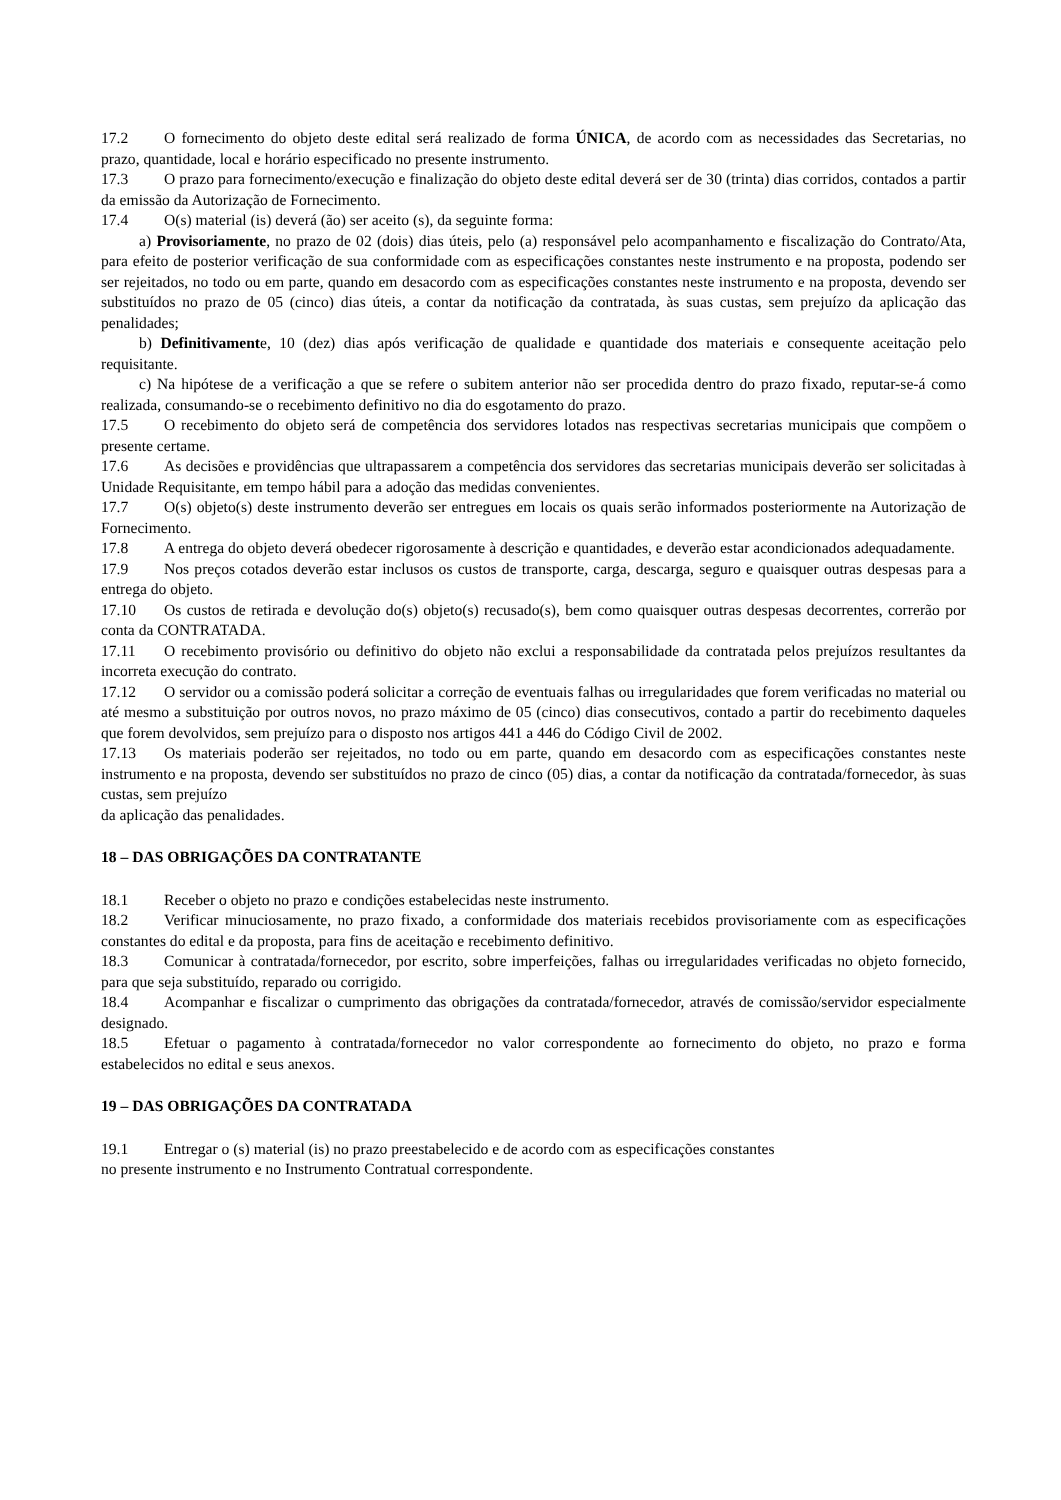17.2 O fornecimento do objeto deste edital será realizado de forma ÚNICA, de acordo com as necessidades das Secretarias, no prazo, quantidade, local e horário especificado no presente instrumento.
17.3 O prazo para fornecimento/execução e finalização do objeto deste edital deverá ser de 30 (trinta) dias corridos, contados a partir da emissão da Autorização de Fornecimento.
17.4 O(s) material (is) deverá (ão) ser aceito (s), da seguinte forma:
a) Provisoriamente, no prazo de 02 (dois) dias úteis, pelo (a) responsável pelo acompanhamento e fiscalização do Contrato/Ata, para efeito de posterior verificação de sua conformidade com as especificações constantes neste instrumento e na proposta, podendo ser ser rejeitados, no todo ou em parte, quando em desacordo com as especificações constantes neste instrumento e na proposta, devendo ser substituídos no prazo de 05 (cinco) dias úteis, a contar da notificação da contratada, às suas custas, sem prejuízo da aplicação das penalidades;
b) Definitivamente, 10 (dez) dias após verificação de qualidade e quantidade dos materiais e consequente aceitação pelo requisitante.
c) Na hipótese de a verificação a que se refere o subitem anterior não ser procedida dentro do prazo fixado, reputar-se-á como realizada, consumando-se o recebimento definitivo no dia do esgotamento do prazo.
17.5 O recebimento do objeto será de competência dos servidores lotados nas respectivas secretarias municipais que compõem o presente certame.
17.6 As decisões e providências que ultrapassarem a competência dos servidores das secretarias municipais deverão ser solicitadas à Unidade Requisitante, em tempo hábil para a adoção das medidas convenientes.
17.7 O(s) objeto(s) deste instrumento deverão ser entregues em locais os quais serão informados posteriormente na Autorização de Fornecimento.
17.8 A entrega do objeto deverá obedecer rigorosamente à descrição e quantidades, e deverão estar acondicionados adequadamente.
17.9 Nos preços cotados deverão estar inclusos os custos de transporte, carga, descarga, seguro e quaisquer outras despesas para a entrega do objeto.
17.10 Os custos de retirada e devolução do(s) objeto(s) recusado(s), bem como quaisquer outras despesas decorrentes, correrão por conta da CONTRATADA.
17.11 O recebimento provisório ou definitivo do objeto não exclui a responsabilidade da contratada pelos prejuízos resultantes da incorreta execução do contrato.
17.12 O servidor ou a comissão poderá solicitar a correção de eventuais falhas ou irregularidades que forem verificadas no material ou até mesmo a substituição por outros novos, no prazo máximo de 05 (cinco) dias consecutivos, contado a partir do recebimento daqueles que forem devolvidos, sem prejuízo para o disposto nos artigos 441 a 446 do Código Civil de 2002.
17.13 Os materiais poderão ser rejeitados, no todo ou em parte, quando em desacordo com as especificações constantes neste instrumento e na proposta, devendo ser substituídos no prazo de cinco (05) dias, a contar da notificação da contratada/fornecedor, às suas custas, sem prejuízo
da aplicação das penalidades.
18 – DAS OBRIGAÇÕES DA CONTRATANTE
18.1 Receber o objeto no prazo e condições estabelecidas neste instrumento.
18.2 Verificar minuciosamente, no prazo fixado, a conformidade dos materiais recebidos provisoriamente com as especificações constantes do edital e da proposta, para fins de aceitação e recebimento definitivo.
18.3 Comunicar à contratada/fornecedor, por escrito, sobre imperfeições, falhas ou irregularidades verificadas no objeto fornecido, para que seja substituído, reparado ou corrigido.
18.4 Acompanhar e fiscalizar o cumprimento das obrigações da contratada/fornecedor, através de comissão/servidor especialmente designado.
18.5 Efetuar o pagamento à contratada/fornecedor no valor correspondente ao fornecimento do objeto, no prazo e forma estabelecidos no edital e seus anexos.
19 – DAS OBRIGAÇÕES DA CONTRATADA
19.1 Entregar o (s) material (is) no prazo preestabelecido e de acordo com as especificações constantes
no presente instrumento e no Instrumento Contratual correspondente.